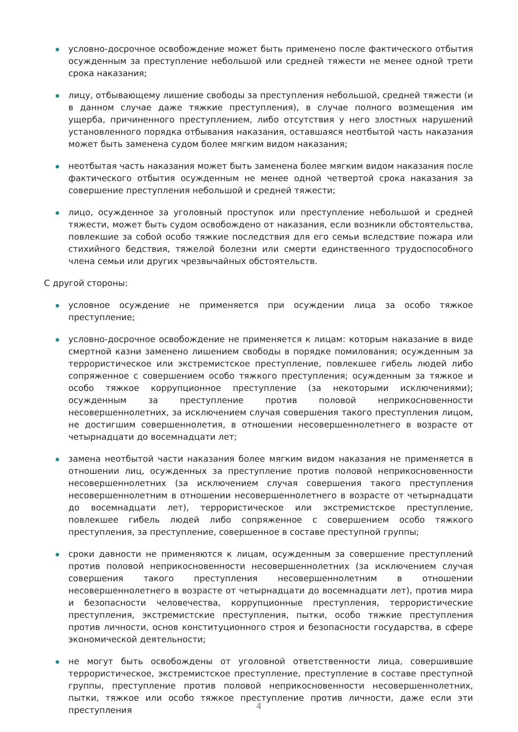условно-досрочное освобождение может быть применено после фактического отбытия осужденным за преступление небольшой или средней тяжести не менее одной трети срока наказания;
лицу, отбывающему лишение свободы за преступления небольшой, средней тяжести (и в данном случае даже тяжкие преступления), в случае полного возмещения им ущерба, причиненного преступлением, либо отсутствия у него злостных нарушений установленного порядка отбывания наказания, оставшаяся неотбытой часть наказания может быть заменена судом более мягким видом наказания;
неотбытая часть наказания может быть заменена более мягким видом наказания после фактического отбытия осужденным не менее одной четвертой срока наказания за совершение преступления небольшой и средней тяжести;
лицо, осужденное за уголовный проступок или преступление небольшой и средней тяжести, может быть судом освобождено от наказания, если возникли обстоятельства, повлекшие за собой особо тяжкие последствия для его семьи вследствие пожара или стихийного бедствия, тяжелой болезни или смерти единственного трудоспособного члена семьи или других чрезвычайных обстоятельств.
С другой стороны:
условное осуждение не применяется при осуждении лица за особо тяжкое преступление;
условно-досрочное освобождение не применяется к лицам: которым наказание в виде смертной казни заменено лишением свободы в порядке помилования; осужденным за террористическое или экстремистское преступление, повлекшее гибель людей либо сопряженное с совершением особо тяжкого преступления; осужденным за тяжкое и особо тяжкое коррупционное преступление (за некоторыми исключениями); осужденным за преступление против половой неприкосновенности несовершеннолетних, за исключением случая совершения такого преступления лицом, не достигшим совершеннолетия, в отношении несовершеннолетнего в возрасте от четырнадцати до восемнадцати лет;
замена неотбытой части наказания более мягким видом наказания не применяется в отношении лиц, осужденных за преступление против половой неприкосновенности несовершеннолетних (за исключением случая совершения такого преступления несовершеннолетним в отношении несовершеннолетнего в возрасте от четырнадцати до восемнадцати лет), террористическое или экстремистское преступление, повлекшее гибель людей либо сопряженное с совершением особо тяжкого преступления, за преступление, совершенное в составе преступной группы;
сроки давности не применяются к лицам, осужденным за совершение преступлений против половой неприкосновенности несовершеннолетних (за исключением случая совершения такого преступления несовершеннолетним в отношении несовершеннолетнего в возрасте от четырнадцати до восемнадцати лет), против мира и безопасности человечества, коррупционные преступления, террористические преступления, экстремистские преступления, пытки, особо тяжкие преступления против личности, основ конституционного строя и безопасности государства, в сфере экономической деятельности;
не могут быть освобождены от уголовной ответственности лица, совершившие террористическое, экстремистское преступление, преступление в составе преступной группы, преступление против половой неприкосновенности несовершеннолетних, пытки, тяжкое или особо тяжкое преступление против личности, даже если эти преступления
4